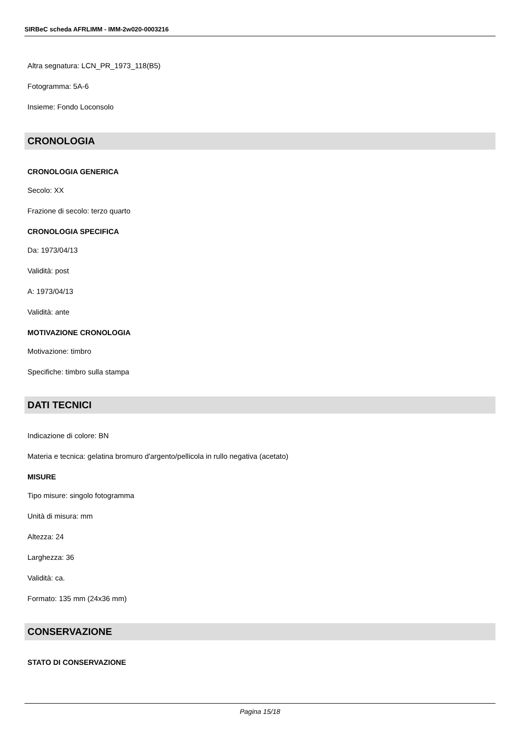SIRBeC scheda AFRLIMM - IMM-2w020-0003216
Altra segnatura: LCN_PR_1973_118(B5)
Fotogramma: 5A-6
Insieme: Fondo Loconsolo
CRONOLOGIA
CRONOLOGIA GENERICA
Secolo: XX
Frazione di secolo: terzo quarto
CRONOLOGIA SPECIFICA
Da: 1973/04/13
Validità: post
A: 1973/04/13
Validità: ante
MOTIVAZIONE CRONOLOGIA
Motivazione: timbro
Specifiche: timbro sulla stampa
DATI TECNICI
Indicazione di colore: BN
Materia e tecnica: gelatina bromuro d'argento/pellicola in rullo negativa (acetato)
MISURE
Tipo misure: singolo fotogramma
Unità di misura: mm
Altezza: 24
Larghezza: 36
Validità: ca.
Formato: 135 mm (24x36 mm)
CONSERVAZIONE
STATO DI CONSERVAZIONE
Pagina 15/18